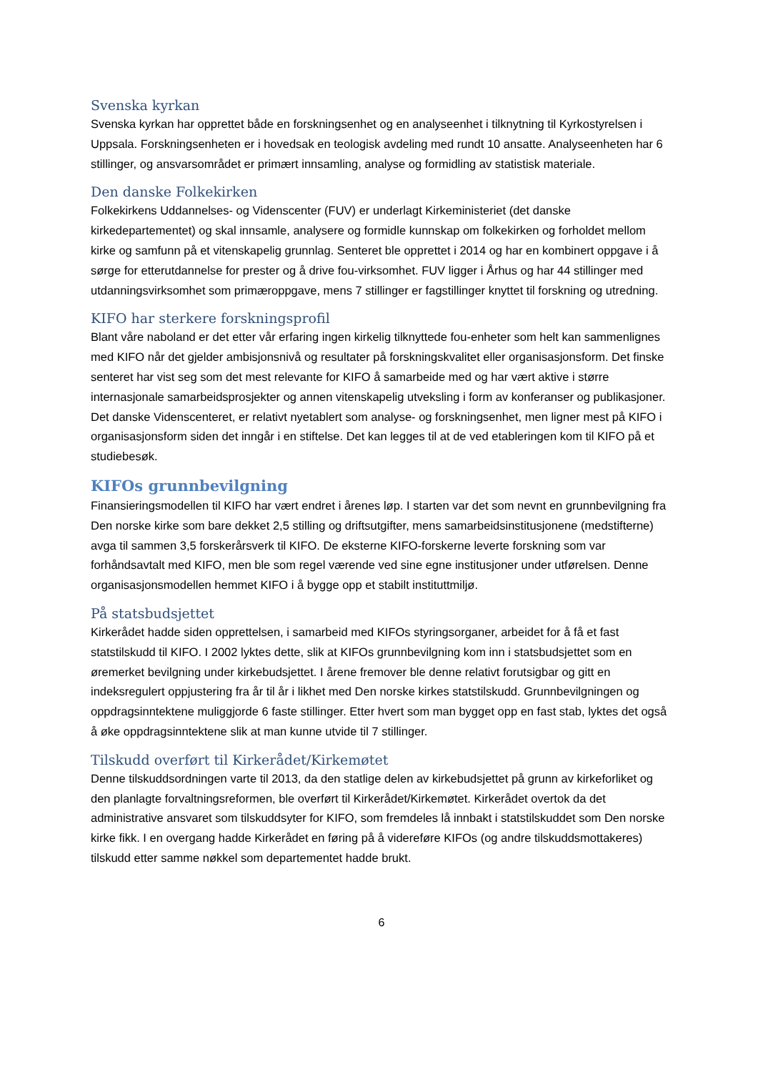Svenska kyrkan
Svenska kyrkan har opprettet både en forskningsenhet og en analyseenhet i tilknytning til Kyrkostyrelsen i Uppsala. Forskningsenheten er i hovedsak en teologisk avdeling med rundt 10 ansatte. Analyseenheten har 6 stillinger, og ansvarsområdet er primært innsamling, analyse og formidling av statistisk materiale.
Den danske Folkekirken
Folkekirkens Uddannelses- og Videnscenter (FUV) er underlagt Kirkeministeriet (det danske kirkedepartementet) og skal innsamle, analysere og formidle kunnskap om folkekirken og forholdet mellom kirke og samfunn på et vitenskapelig grunnlag. Senteret ble opprettet i 2014 og har en kombinert oppgave i å sørge for etterutdannelse for prester og å drive fou-virksomhet. FUV ligger i Århus og har 44 stillinger med utdanningsvirksomhet som primæroppgave, mens 7 stillinger er fagstillinger knyttet til forskning og utredning.
KIFO har sterkere forskningsprofil
Blant våre naboland er det etter vår erfaring ingen kirkelig tilknyttede fou-enheter som helt kan sammenlignes med KIFO når det gjelder ambisjonsnivå og resultater på forskningskvalitet eller organisasjonsform. Det finske senteret har vist seg som det mest relevante for KIFO å samarbeide med og har vært aktive i større internasjonale samarbeidsprosjekter og annen vitenskapelig utveksling i form av konferanser og publikasjoner. Det danske Videnscenteret, er relativt nyetablert som analyse- og forskningsenhet, men ligner mest på KIFO i organisasjonsform siden det inngår i en stiftelse. Det kan legges til at de ved etableringen kom til KIFO på et studiebesøk.
KIFOs grunnbevilgning
Finansieringsmodellen til KIFO har vært endret i årenes løp. I starten var det som nevnt en grunnbevilgning fra Den norske kirke som bare dekket 2,5 stilling og driftsutgifter, mens samarbeidsinstitusjonene (medstifterne) avga til sammen 3,5 forskerårsverk til KIFO. De eksterne KIFO-forskerne leverte forskning som var forhåndsavtalt med KIFO, men ble som regel værende ved sine egne institusjoner under utførelsen. Denne organisasjonsmodellen hemmet KIFO i å bygge opp et stabilt instituttmiljø.
På statsbudsjettet
Kirkerådet hadde siden opprettelsen, i samarbeid med KIFOs styringsorganer, arbeidet for å få et fast statstilskudd til KIFO. I 2002 lyktes dette, slik at KIFOs grunnbevilgning kom inn i statsbudsjettet som en øremerket bevilgning under kirkebudsjettet. I årene fremover ble denne relativt forutsigbar og gitt en indeksregulert oppjustering fra år til år i likhet med Den norske kirkes statstilskudd. Grunnbevilgningen og oppdragsinntektene muliggjorde 6 faste stillinger. Etter hvert som man bygget opp en fast stab, lyktes det også å øke oppdragsinntektene slik at man kunne utvide til 7 stillinger.
Tilskudd overført til Kirkerådet/Kirkemøtet
Denne tilskuddsordningen varte til 2013, da den statlige delen av kirkebudsjettet på grunn av kirkeforliket og den planlagte forvaltningsreformen, ble overført til Kirkerådet/Kirkemøtet. Kirkerådet overtok da det administrative ansvaret som tilskuddsyter for KIFO, som fremdeles lå innbakt i statstilskuddet som Den norske kirke fikk. I en overgang hadde Kirkerådet en føring på å videreføre KIFOs (og andre tilskuddsmottakeres) tilskudd etter samme nøkkel som departementet hadde brukt.
6